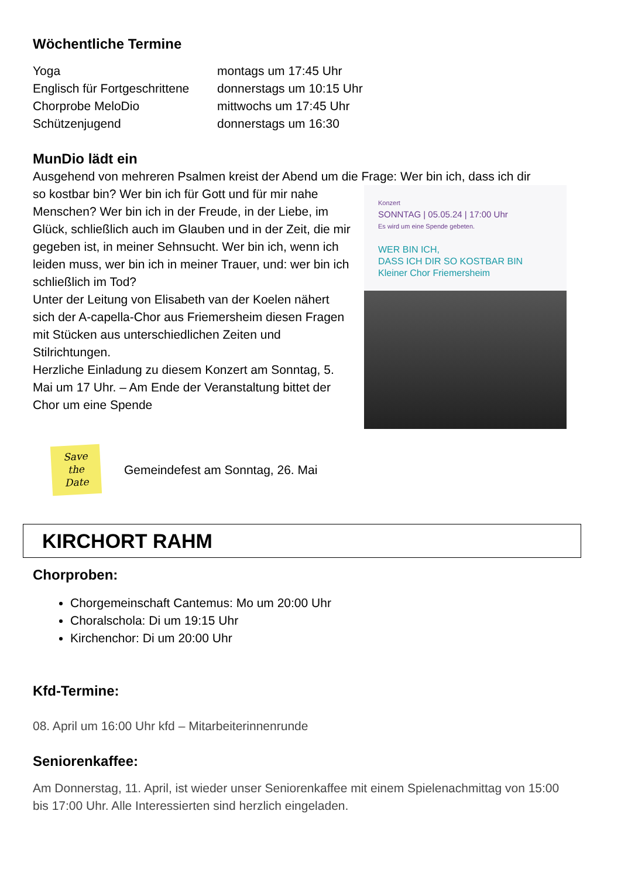Wöchentliche Termine
| Yoga | montags um 17:45 Uhr |
| Englisch für Fortgeschrittene | donnerstags um 10:15 Uhr |
| Chorprobe MeloDio | mittwochs um 17:45 Uhr |
| Schützenjugend | donnerstags um 16:30 |
MunDio lädt ein
Ausgehend von mehreren Psalmen kreist der Abend um die Frage: Wer bin ich, dass ich dir
Konzert
SONNTAG | 05.05.24 | 17:00 Uhr
Es wird um eine Spende gebeten.
WER BIN ICH,
DASS ICH DIR SO KOSTBAR BIN
Kleiner Chor Friemersheim
so kostbar bin? Wer bin ich für Gott und für mir nahe Menschen? Wer bin ich in der Freude, in der Liebe, im Glück, schließlich auch im Glauben und in der Zeit, die mir gegeben ist, in meiner Sehnsucht. Wer bin ich, wenn ich leiden muss, wer bin ich in meiner Trauer, und: wer bin ich schließlich im Tod?
Unter der Leitung von Elisabeth van der Koelen nähert sich der A-capella-Chor aus Friemersheim diesen Fragen mit Stücken aus unterschiedlichen Zeiten und Stilrichtungen.
Herzliche Einladung zu diesem Konzert am Sonntag, 5. Mai um 17 Uhr. – Am Ende der Veranstaltung bittet der Chor um eine Spende
Save
the
Date
Gemeindefest am Sonntag, 26. Mai
KIRCHORT RAHM
Chorproben:
Chorgemeinschaft Cantemus: Mo um 20:00 Uhr
Choralschola: Di um 19:15 Uhr
Kirchenchor: Di um 20:00 Uhr
Kfd-Termine:
08. April um 16:00 Uhr kfd – Mitarbeiterinnenrunde
Seniorenkaffee:
Am Donnerstag, 11. April, ist wieder unser Seniorenkaffee mit einem Spielenachmittag von 15:00 bis 17:00 Uhr. Alle Interessierten sind herzlich eingeladen.